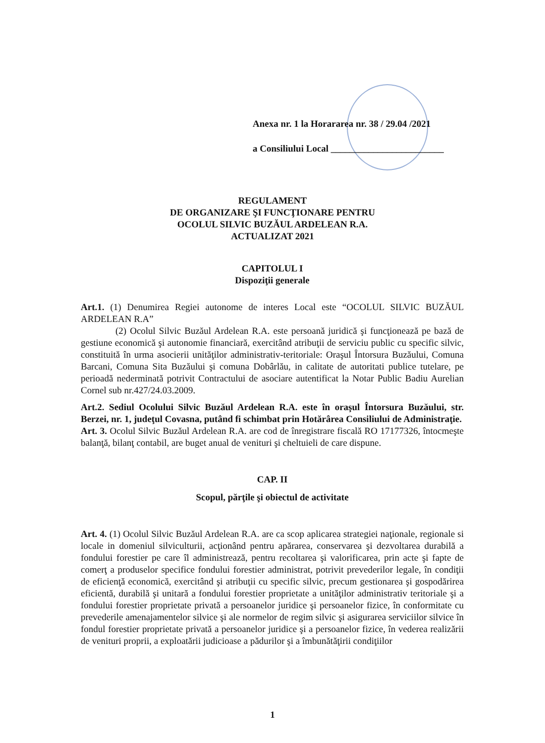Anexa nr. 1 la Horararea nr. 38 / 29.04 /2021
a Consiliului Local ________________________
REGULAMENT
DE ORGANIZARE ŞI FUNCŢIONARE PENTRU
OCOLUL SILVIC BUZĂUL ARDELEAN R.A.
ACTUALIZAT 2021
CAPITOLUL I
Dispoziţii generale
Art.1. (1) Denumirea Regiei autonome de interes Local este “OCOLUL SILVIC BUZĂUL ARDELEAN R.A”
(2) Ocolul Silvic Buzăul Ardelean R.A. este persoană juridică şi funcţionează pe bază de gestiune economică şi autonomie financiară, exercitând atribuţii de serviciu public cu specific silvic, constituită în urma asocierii unităţilor administrativ-teritoriale: Oraşul Întorsura Buzăului, Comuna Barcani, Comuna Sita Buzăului şi comuna Dobârlău, in calitate de autoritati publice tutelare, pe perioadă nederminată potrivit Contractului de asociare autentificat la Notar Public Badiu Aurelian Cornel sub nr.427/24.03.2009.
Art.2. Sediul Ocolului Silvic Buzăul Ardelean R.A. este în oraşul Întorsura Buzăului, str. Berzei, nr. 1, judeţul Covasna, putând fi schimbat prin Hotărârea Consiliului de Administraţie.
Art. 3. Ocolul Silvic Buzăul Ardelean R.A. are cod de înregistrare fiscală RO 17177326, întocmeşte balanţă, bilanţ contabil, are buget anual de venituri şi cheltuieli de care dispune.
CAP. II
Scopul, părţile şi obiectul de activitate
Art. 4. (1) Ocolul Silvic Buzăul Ardelean R.A. are ca scop aplicarea strategiei naţionale, regionale si locale in domeniul silviculturii, acţionând pentru apărarea, conservarea şi dezvoltarea durabilă a fondului forestier pe care îl administrează, pentru recoltarea şi valorificarea, prin acte şi fapte de comerţ a produselor specifice fondului forestier administrat, potrivit prevederilor legale, în condiţii de eficienţă economică, exercitând şi atribuţii cu specific silvic, precum gestionarea şi gospodărirea eficientă, durabilă şi unitară a fondului forestier proprietate a unităţilor administrativ teritoriale şi a fondului forestier proprietate privată a persoanelor juridice şi persoanelor fizice, în conformitate cu prevederile amenajamentelor silvice şi ale normelor de regim silvic şi asigurarea serviciilor silvice în fondul forestier proprietate privată a persoanelor juridice şi a persoanelor fizice, în vederea realizării de venituri proprii, a exploatării judicioase a pădurilor şi a îmbunătăţirii condiţiilor
1